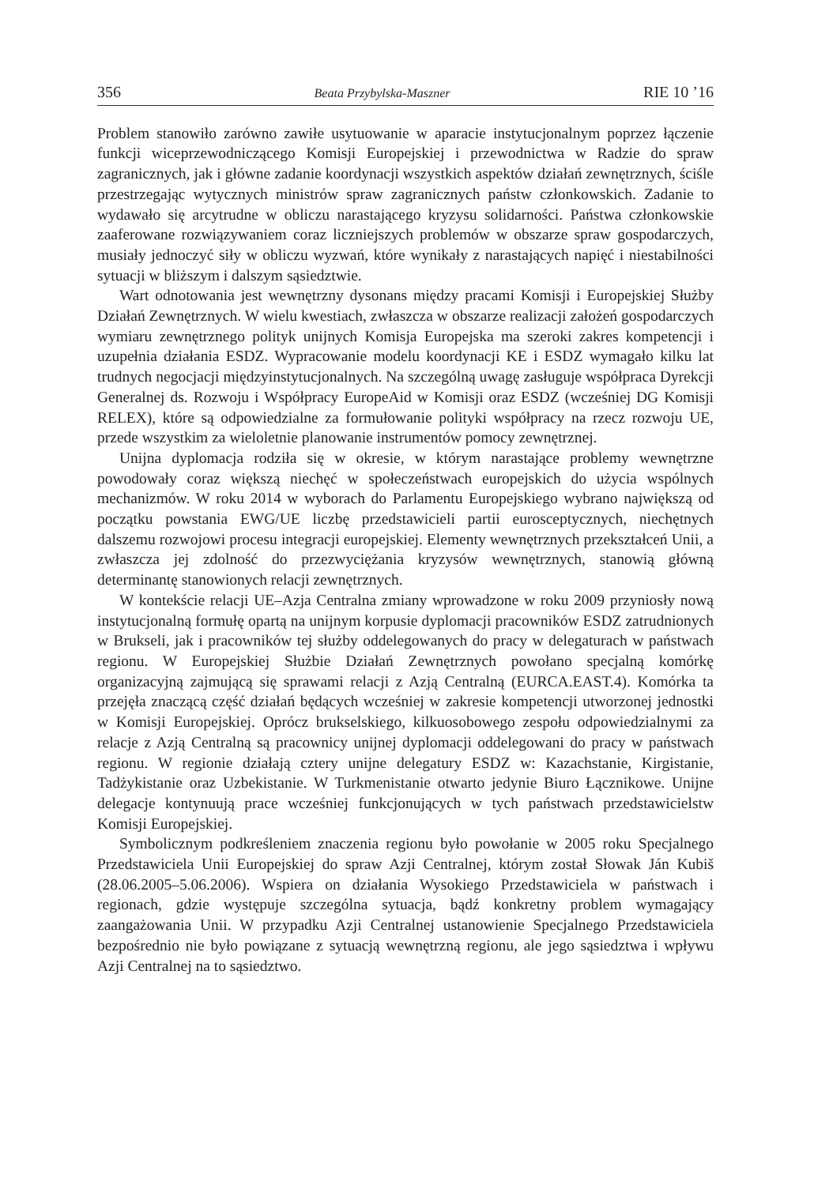356 Beata Przybylska-Maszner RIE 10 ’16
Problem stanowiło zarówno zawiłe usytuowanie w aparacie instytucjonalnym poprzez łączenie funkcji wiceprzewodniczącego Komisji Europejskiej i przewodnictwa w Radzie do spraw zagranicznych, jak i główne zadanie koordynacji wszystkich aspektów działań zewnętrznych, ściśle przestrzegając wytycznych ministrów spraw zagranicznych państw członkowskich. Zadanie to wydawało się arcytrudne w obliczu narastającego kryzysu solidarności. Państwa członkowskie zaaferowane rozwiązywaniem coraz liczniejszych problemów w obszarze spraw gospodarczych, musiały jednoczyć siły w obliczu wyzwań, które wynikały z narastających napięć i niestabilności sytuacji w bliższym i dalszym sąsiedztwie.
Wart odnotowania jest wewnętrzny dysonans między pracami Komisji i Europejskiej Służby Działań Zewnętrznych. W wielu kwestiach, zwłaszcza w obszarze realizacji założeń gospodarczych wymiaru zewnętrznego polityk unijnych Komisja Europejska ma szeroki zakres kompetencji i uzupełnia działania ESDZ. Wypracowanie modelu koordynacji KE i ESDZ wymagało kilku lat trudnych negocjacji międzyinstytucjonalnych. Na szczególną uwagę zasługuje współpraca Dyrekcji Generalnej ds. Rozwoju i Współpracy EuropeAid w Komisji oraz ESDZ (wcześniej DG Komisji RELEX), które są odpowiedzialne za formułowanie polityki współpracy na rzecz rozwoju UE, przede wszystkim za wieloletnie planowanie instrumentów pomocy zewnętrznej.
Unijna dyplomacja rodziła się w okresie, w którym narastające problemy wewnętrzne powodowały coraz większą niechęć w społeczeństwach europejskich do użycia wspólnych mechanizmów. W roku 2014 w wyborach do Parlamentu Europejskiego wybrano największą od początku powstania EWG/UE liczbę przedstawicieli partii eurosceptycznych, niechętnych dalszemu rozwojowi procesu integracji europejskiej. Elementy wewnętrznych przekształceń Unii, a zwłaszcza jej zdolność do przezwyciężania kryzysów wewnętrznych, stanowią główną determinantę stanowionych relacji zewnętrznych.
W kontekście relacji UE–Azja Centralna zmiany wprowadzone w roku 2009 przyniosły nową instytucjonalną formułę opartą na unijnym korpusie dyplomacji pracowników ESDZ zatrudnionych w Brukseli, jak i pracowników tej służby oddelegowanych do pracy w delegaturach w państwach regionu. W Europejskiej Służbie Działań Zewnętrznych powołano specjalną komórkę organizacyjną zajmującą się sprawami relacji z Azją Centralną (EURCA.EAST.4). Komórka ta przejęła znaczącą część działań będących wcześniej w zakresie kompetencji utworzonej jednostki w Komisji Europejskiej. Oprócz brukselskiego, kilkuosobowego zespołu odpowiedzialnymi za relacje z Azją Centralną są pracownicy unijnej dyplomacji oddelegowani do pracy w państwach regionu. W regionie działają cztery unijne delegatury ESDZ w: Kazachstanie, Kirgistanie, Tadżykistanie oraz Uzbekistanie. W Turkmenistanie otwarto jedynie Biuro Łącznikowe. Unijne delegacje kontynuują prace wcześniej funkcjonujących w tych państwach przedstawicielstw Komisji Europejskiej.
Symbolicznym podkreśleniem znaczenia regionu było powołanie w 2005 roku Specjalnego Przedstawiciela Unii Europejskiej do spraw Azji Centralnej, którym został Słowak Ján Kubiš (28.06.2005–5.06.2006). Wspiera on działania Wysokiego Przedstawiciela w państwach i regionach, gdzie występuje szczególna sytuacja, bądź konkretny problem wymagający zaangażowania Unii. W przypadku Azji Centralnej ustanowienie Specjalnego Przedstawiciela bezpośrednio nie było powiązane z sytuacją wewnętrzną regionu, ale jego sąsiedztwa i wpływu Azji Centralnej na to sąsiedztwo.